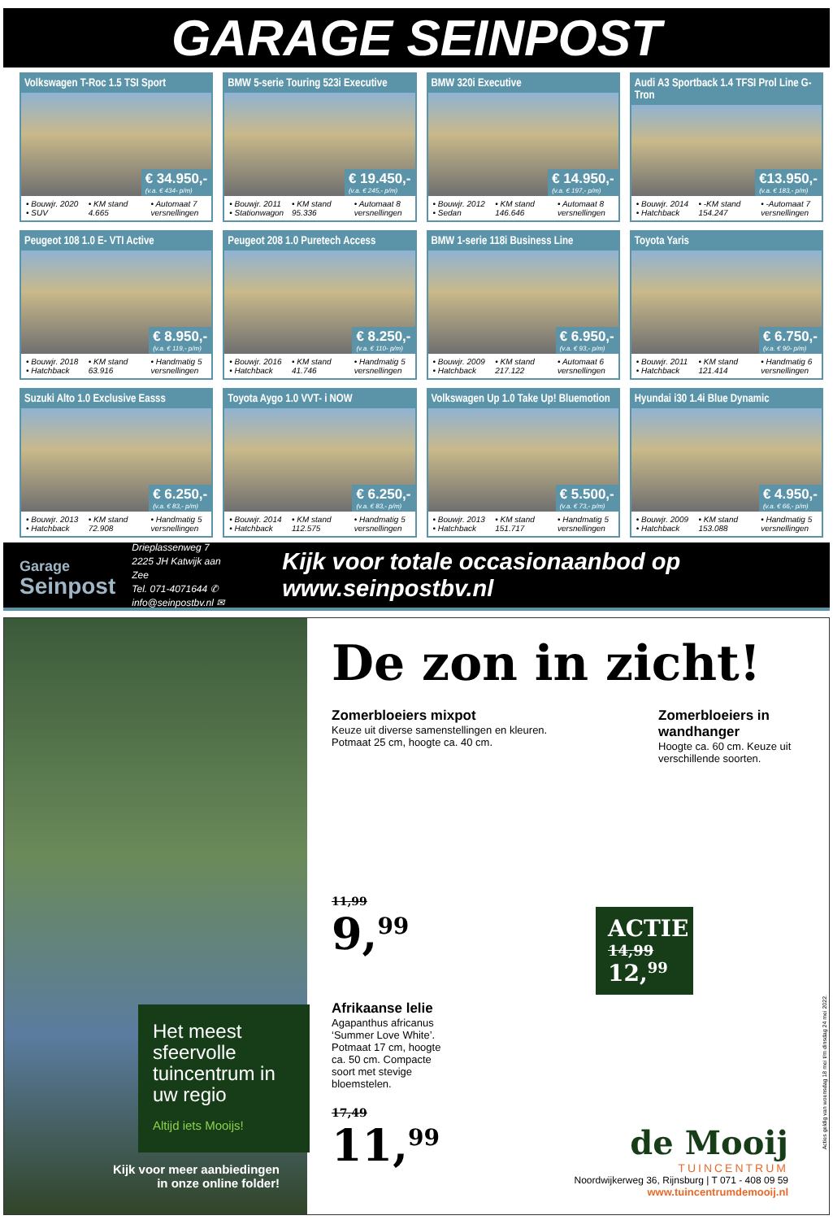GARAGE SEINPOST
Volkswagen T-Roc 1.5 TSI Sport
€ 34.950,-
(v.a. € 434- p/m)
• Bouwjr. 2020
• SUV
• KM stand 4.665 • Automaat 7 versnellingen
BMW 5-serie Touring 523i Executive
€ 19.450,-
(v.a. € 245,- p/m)
• Bouwjr. 2011
• Stationwagon
• KM stand 95.336 • Automaat 8 versnellingen
BMW 320i Executive
€ 14.950,-
(v.a. € 197,- p/m)
• Bouwjr. 2012
• Sedan
• KM stand 146.646 • Automaat 8 versnellingen
Audi A3 Sportback 1.4 TFSI Prol Line G-Tron
€13.950,-
(v.a. € 183,- p/m)
• Bouwjr. 2014
• Hatchback
• -KM stand 154.247 • -Automaat 7 versnellingen
Peugeot 108 1.0 E- VTI Active
€ 8.950,-
(v.a. € 119,- p/m)
• Bouwjr. 2018
• Hatchback
• KM stand 63.916 • Handmatig 5 versnellingen
Peugeot 208 1.0 Puretech Access
€ 8.250,-
(v.a. € 110- p/m)
• Bouwjr. 2016
• Hatchback
• KM stand 41.746 • Handmatig 5 versnellingen
BMW 1-serie 118i Business Line
€ 6.950,-
(v.a. € 93,- p/m)
• Bouwjr. 2009
• Hatchback
• KM stand 217.122 • Automaat 6 versnellingen
Toyota Yaris
€ 6.750,-
(v.a. € 90- p/m)
• Bouwjr. 2011
• Hatchback
• KM stand 121.414 • Handmatig 6 versnellingen
Suzuki Alto 1.0 Exclusive Easss
€ 6.250,-
(v.a. € 83,- p/m)
• Bouwjr. 2013
• Hatchback
• KM stand 72.908 • Handmatig 5 versnellingen
Toyota Aygo 1.0 VVT- i NOW
€ 6.250,-
(v.a. € 83,- p/m)
• Bouwjr. 2014
• Hatchback
• KM stand 112.575 • Handmatig 5 versnellingen
Volkswagen Up 1.0 Take Up! Bluemotion
€ 5.500,-
(v.a. € 73,- p/m)
• Bouwjr. 2013
• Hatchback
• KM stand 151.717 • Handmatig 5 versnellingen
Hyundai i30 1.4i Blue Dynamic
€ 4.950,-
(v.a. € 66,- p/m)
• Bouwjr. 2009
• Hatchback
• KM stand 153.088 • Handmatig 5 versnellingen
Garage
Seinpost
Drieplassenweg 7
2225 JH Katwijk aan Zee
Tel. 071-4071644 ✆
info@seinpostbv.nl ✉
Kijk voor totale occasionaanbod op www.seinpostbv.nl
Het meest sfeervolle tuincentrum in uw regio
Altijd iets Mooijs!
Kijk voor meer aanbiedingen
in onze online folder!
De zon in zicht!
Zomerbloeiers mixpot
Keuze uit diverse samenstellingen en kleuren.
Potmaat 25 cm, hoogte ca. 40 cm.
Zomerbloeiers in wandhanger
Hoogte ca. 60 cm. Keuze uit verschillende soorten.
11,99
9,<sup>99</sup>
Afrikaanse lelie
Agapanthus africanus ‘Summer Love White’. Potmaat 17 cm, hoogte ca. 50 cm. Compacte soort met stevige bloemstelen.
17,49
11,<sup>99</sup>
ACTIE
14,99
12,<sup>99</sup>
de Mooij
TUINCENTRUM
Noordwijkerweg 36, Rijnsburg | T 071 - 408 09 59
www.tuincentrumdemooij.nl
Acties geldig van woensdag 18 mei t/m dinsdag 24 mei 2022.